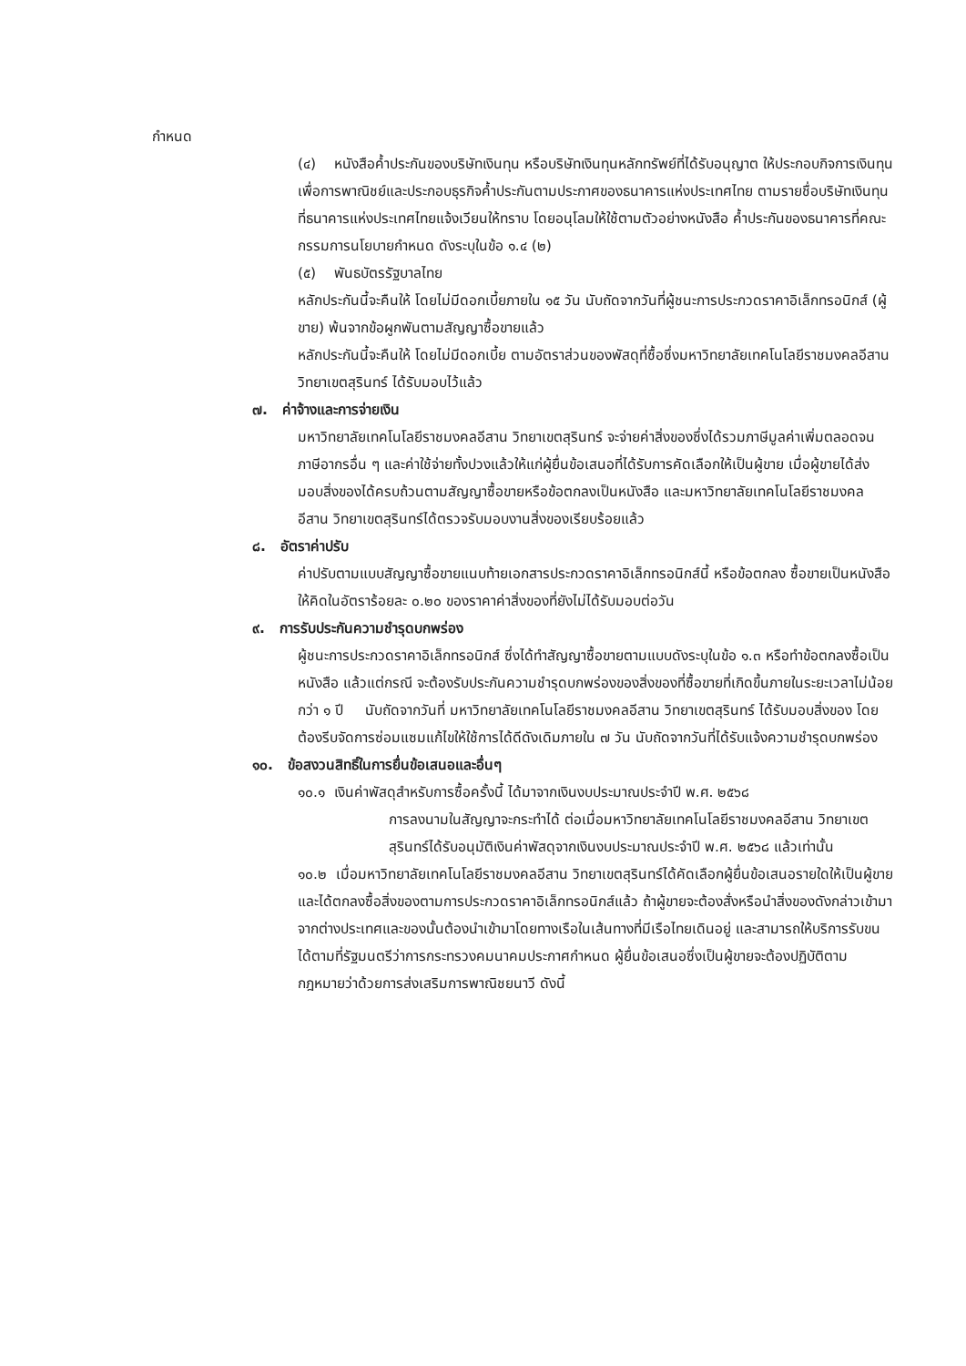กำหนด
(๔) หนังสือค้ำประกันของบริษัทเงินทุน หรือบริษัทเงินทุนหลักทรัพย์ที่ได้รับอนุญาต ให้ประกอบกิจการเงินทุนเพื่อการพาณิชย์และประกอบธุรกิจค้ำประกันตามประกาศของธนาคารแห่งประเทศไทย ตามรายชื่อบริษัทเงินทุนที่ธนาคารแห่งประเทศไทยแจ้งเวียนให้ทราบ โดยอนุโลมให้ใช้ตามตัวอย่างหนังสือ ค้ำประกันของธนาคารที่คณะกรรมการนโยบายกำหนด ดังระบุในข้อ ๑.๔ (๒)
(๕) พันธบัตรรัฐบาลไทย
หลักประกันนี้จะคืนให้ โดยไม่มีดอกเบี้ยภายใน ๑๕ วัน นับถัดจากวันที่ผู้ชนะการประกวดราคาอิเล็กทรอนิกส์ (ผู้ขาย) พ้นจากข้อผูกพันตามสัญญาซื้อขายแล้ว
หลักประกันนี้จะคืนให้ โดยไม่มีดอกเบี้ย ตามอัตราส่วนของพัสดุที่ซื้อซึ่งมหาวิทยาลัยเทคโนโลยีราชมงคลอีสาน วิทยาเขตสุรินทร์ ได้รับมอบไว้แล้ว
๗. ค่าจ้างและการจ่ายเงิน
มหาวิทยาลัยเทคโนโลยีราชมงคลอีสาน วิทยาเขตสุรินทร์ จะจ่ายค่าสิ่งของซึ่งได้รวมภาษีมูลค่าเพิ่มตลอดจนภาษีอากรอื่น ๆ และค่าใช้จ่ายทั้งปวงแล้วให้แก่ผู้ยื่นข้อเสนอที่ได้รับการคัดเลือกให้เป็นผู้ขาย เมื่อผู้ขายได้ส่งมอบสิ่งของได้ครบถ้วนตามสัญญาซื้อขายหรือข้อตกลงเป็นหนังสือ และมหาวิทยาลัยเทคโนโลยีราชมงคลอีสาน วิทยาเขตสุรินทร์ได้ตรวจรับมอบงานสิ่งของเรียบร้อยแล้ว
๘. อัตราค่าปรับ
ค่าปรับตามแบบสัญญาซื้อขายแนบท้ายเอกสารประกวดราคาอิเล็กทรอนิกส์นี้ หรือข้อตกลง ซื้อขายเป็นหนังสือ ให้คิดในอัตราร้อยละ ๐.๒๐ ของราคาค่าสิ่งของที่ยังไม่ได้รับมอบต่อวัน
๙. การรับประกันความชำรุดบกพร่อง
ผู้ชนะการประกวดราคาอิเล็กทรอนิกส์ ซึ่งได้ทำสัญญาซื้อขายตามแบบดังระบุในข้อ ๑.๓ หรือทำข้อตกลงซื้อเป็นหนังสือ แล้วแต่กรณี จะต้องรับประกันความชำรุดบกพร่องของสิ่งของที่ซื้อขายที่เกิดขึ้นภายในระยะเวลาไม่น้อยกว่า ๑ ปี นับถัดจากวันที่ มหาวิทยาลัยเทคโนโลยีราชมงคลอีสาน วิทยาเขตสุรินทร์ ได้รับมอบสิ่งของ โดยต้องรีบจัดการซ่อมแซมแก้ไขให้ใช้การได้ดีดังเดิมภายใน ๗ วัน นับถัดจากวันที่ได้รับแจ้งความชำรุดบกพร่อง
๑๐. ข้อสงวนสิทธิ์ในการยื่นข้อเสนอและอื่นๆ
๑๐.๑ เงินค่าพัสดุสำหรับการซื้อครั้งนี้ ได้มาจากเงินงบประมาณประจำปี พ.ศ. ๒๕๖๘
การลงนามในสัญญาจะกระทำได้ ต่อเมื่อมหาวิทยาลัยเทคโนโลยีราชมงคลอีสาน วิทยาเขตสุรินทร์ได้รับอนุมัติเงินค่าพัสดุจากเงินงบประมาณประจำปี พ.ศ. ๒๕๖๘ แล้วเท่านั้น
๑๐.๒ เมื่อมหาวิทยาลัยเทคโนโลยีราชมงคลอีสาน วิทยาเขตสุรินทร์ได้คัดเลือกผู้ยื่นข้อเสนอรายใดให้เป็นผู้ขาย และได้ตกลงซื้อสิ่งของตามการประกวดราคาอิเล็กทรอนิกส์แล้ว ถ้าผู้ขายจะต้องสั่งหรือนำสิ่งของดังกล่าวเข้ามาจากต่างประเทศและของนั้นต้องนำเข้ามาโดยทางเรือในเส้นทางที่มีเรือไทยเดินอยู่ และสามารถให้บริการรับขนได้ตามที่รัฐมนตรีว่าการกระทรวงคมนาคมประกาศกำหนด ผู้ยื่นข้อเสนอซึ่งเป็นผู้ขายจะต้องปฏิบัติตามกฎหมายว่าด้วยการส่งเสริมการพาณิชยนาวี ดังนี้